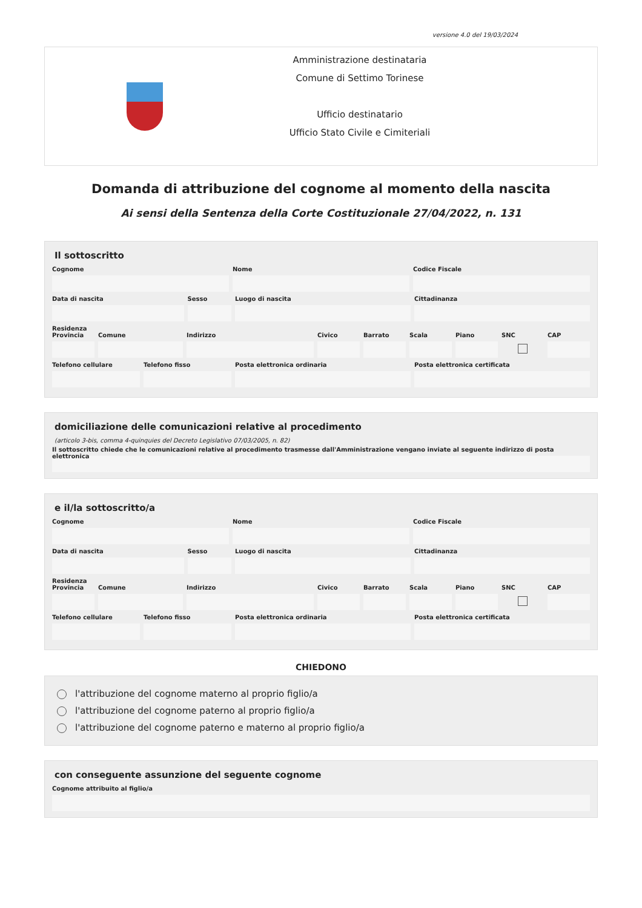versione 4.0 del 19/03/2024
Amministrazione destinataria
Comune di Settimo Torinese
Ufficio destinatario
Ufficio Stato Civile e Cimiteriali
Domanda di attribuzione del cognome al momento della nascita
Ai sensi della Sentenza della Corte Costituzionale 27/04/2022, n. 131
Il sottoscritto
Cognome Nome Codice Fiscale
Data di nascita Sesso Luogo di nascita Cittadinanza
Residenza
Provincia Comune Indirizzo Civico Barrato Scala Piano SNC CAP
Telefono cellulare Telefono fisso Posta elettronica ordinaria Posta elettronica certificata
domiciliazione delle comunicazioni relative al procedimento
(articolo 3-bis, comma 4-quinquies del Decreto Legislativo 07/03/2005, n. 82)
Il sottoscritto chiede che le comunicazioni relative al procedimento trasmesse dall'Amministrazione vengano inviate al seguente indirizzo di posta elettronica
e il/la sottoscritto/a
Cognome Nome Codice Fiscale
Data di nascita Sesso Luogo di nascita Cittadinanza
Residenza
Provincia Comune Indirizzo Civico Barrato Scala Piano SNC CAP
Telefono cellulare Telefono fisso Posta elettronica ordinaria Posta elettronica certificata
CHIEDONO
l'attribuzione del cognome materno al proprio figlio/a
l'attribuzione del cognome paterno al proprio figlio/a
l'attribuzione del cognome paterno e materno al proprio figlio/a
con conseguente assunzione del seguente cognome
Cognome attribuito al figlio/a